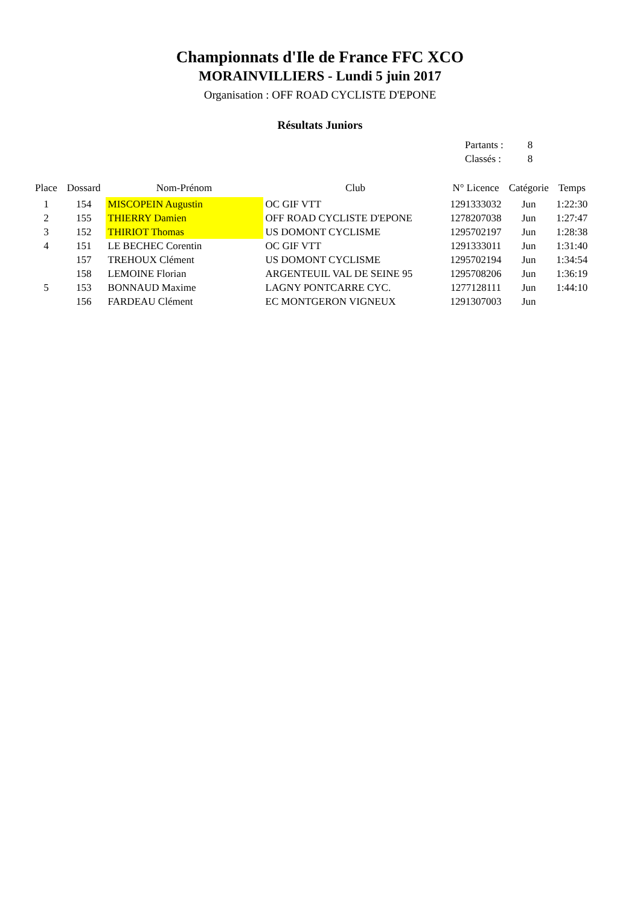Championnats d'Ile de France FFC XCO
MORAINVILLIERS - Lundi 5 juin 2017
Organisation : OFF ROAD CYCLISTE D'EPONE
Résultats Juniors
| Partants : | 8 |
| Classés : | 8 |
| Place | Dossard | Nom-Prénom | Club | N° Licence | Catégorie | Temps |
| --- | --- | --- | --- | --- | --- | --- |
| 1 | 154 | MISCOPEIN Augustin | OC GIF VTT | 1291333032 | Jun | 1:22:30 |
| 2 | 155 | THIERRY Damien | OFF ROAD CYCLISTE D'EPONE | 1278207038 | Jun | 1:27:47 |
| 3 | 152 | THIRIOT Thomas | US DOMONT CYCLISME | 1295702197 | Jun | 1:28:38 |
| 4 | 151 | LE BECHEC Corentin | OC GIF VTT | 1291333011 | Jun | 1:31:40 |
| | 157 | TREHOUX Clément | US DOMONT CYCLISME | 1295702194 | Jun | 1:34:54 |
| | 158 | LEMOINE Florian | ARGENTEUIL VAL DE SEINE 95 | 1295708206 | Jun | 1:36:19 |
| 5 | 153 | BONNAUD Maxime | LAGNY PONTCARRE CYC. | 1277128111 | Jun | 1:44:10 |
| | 156 | FARDEAU Clément | EC MONTGERON VIGNEUX | 1291307003 | Jun | |